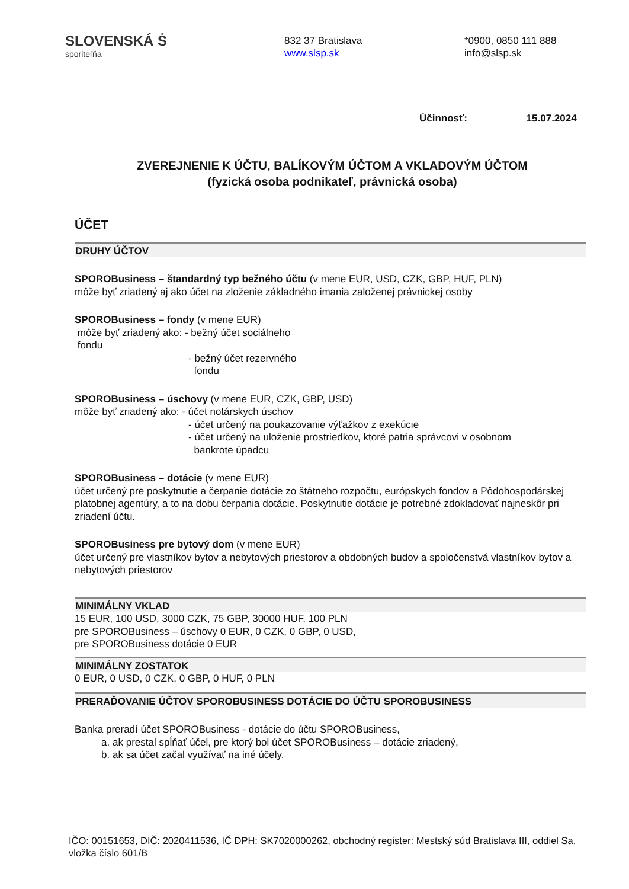SLOVENSKÁ Ṡ
sporiteľňa
832 37 Bratislava
www.slsp.sk
*0900, 0850 111 888
info@slsp.sk
Účinnosť: 15.07.2024
ZVEREJNENIE K ÚČTU, BALÍKOVÝM ÚČTOM A VKLADOVÝM ÚČTOM
(fyzická osoba podnikateľ, právnická osoba)
ÚČET
DRUHY ÚČTOV
SPOROBusiness – štandardný typ bežného účtu (v mene EUR, USD, CZK, GBP, HUF, PLN)
môže byť zriadený aj ako účet na zloženie základného imania založenej právnickej osoby
SPOROBusiness – fondy (v mene EUR)
môže byť zriadený ako: - bežný účet sociálneho
fondu
- bežný účet rezervného
fondu
SPOROBusiness – úschovy (v mene EUR, CZK, GBP, USD)
môže byť zriadený ako: - účet notárskych úschov
- účet určený na poukazovanie výťažkov z exekúcie
- účet určený na uloženie prostriedkov, ktoré patria správcovi v osobnom
bankrote úpadcu
SPOROBusiness – dotácie (v mene EUR)
účet určený pre poskytnutie a čerpanie dotácie zo štátneho rozpočtu, európskych fondov a Pôdohospodárskej platobnej agentúry, a to na dobu čerpania dotácie. Poskytnutie dotácie je potrebné zdokladovať najneskôr pri zriadení účtu.
SPOROBusiness pre bytový dom (v mene EUR)
účet určený pre vlastníkov bytov a nebytových priestorov a obdobných budov a spoločenstvá vlastníkov bytov a nebytových priestorov
MINIMÁLNY VKLAD
15 EUR, 100 USD, 3000 CZK, 75 GBP, 30000 HUF, 100 PLN
pre SPOROBusiness – úschovy 0 EUR, 0 CZK, 0 GBP, 0 USD,
pre SPOROBusiness dotácie 0 EUR
MINIMÁLNY ZOSTATOK
0 EUR, 0 USD, 0 CZK, 0 GBP, 0 HUF, 0 PLN
PRERAĎOVANIE ÚČTOV SPOROBUSINESS DOTÁCIE DO ÚČTU SPOROBUSINESS
Banka preradí účet SPOROBusiness - dotácie do účtu SPOROBusiness,
a. ak prestal spĺňať účel, pre ktorý bol účet SPOROBusiness – dotácie zriadený,
b. ak sa účet začal využívať na iné účely.
IČO: 00151653, DIČ: 2020411536, IČ DPH: SK7020000262, obchodný register: Mestský súd Bratislava III, oddiel Sa, vložka číslo 601/B